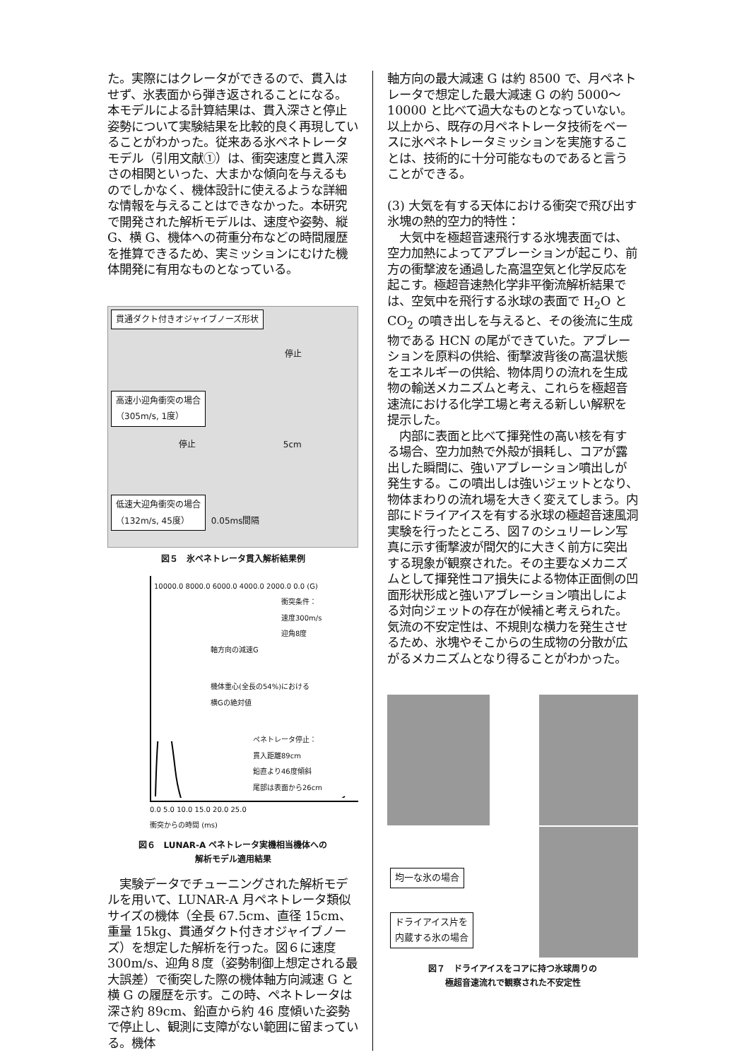た。実際にはクレータができるので、貫入はせず、氷表面から弾き返されることになる。本モデルによる計算結果は、貫入深さと停止姿勢について実験結果を比較的良く再現していることがわかった。従来ある氷ペネトレータモデル（引用文献①）は、衝突速度と貫入深さの相関といった、大まかな傾向を与えるものでしかなく、機体設計に使えるような詳細な情報を与えることはできなかった。本研究で開発された解析モデルは、速度や姿勢、縦 G、横 G、機体への荷重分布などの時間履歴を推算できるため、実ミッションにむけた機体開発に有用なものとなっている。
貫通ダクト付きオジャイブノーズ形状
停止
高速小迎角衝突の場合
（305m/s, 1度）
停止 5cm
低速大迎角衝突の場合
（132m/s, 45度）
0.05ms間隔
図５　氷ペネトレータ貫入解析結果例
10000.0 8000.0 6000.0 4000.0 2000.0 0.0 (G)
衝突条件：
速度300m/s
迎角8度
軸方向の減速G
機体重心(全長の54%)における
横Gの絶対値
ペネトレータ停止：
貫入距離89cm
鉛直より46度傾斜
尾部は表面から26cm
0.0 5.0 10.0 15.0 20.0 25.0
衝突からの時間 (ms)
図６　LUNAR-A ペネトレータ実機相当機体への
解析モデル適用結果
　実験データでチューニングされた解析モデルを用いて、LUNAR-A 月ペネトレータ類似サイズの機体（全長 67.5cm、直径 15cm、重量 15kg、貫通ダクト付きオジャイブノーズ）を想定した解析を行った。図６に速度 300m/s、迎角８度（姿勢制御上想定される最大誤差）で衝突した際の機体軸方向減速 G と横 G の履歴を示す。この時、ペネトレータは深さ約 89cm、鉛直から約 46 度傾いた姿勢で停止し、観測に支障がない範囲に留まっている。機体
軸方向の最大減速 G は約 8500 で、月ペネトレータで想定した最大減速 G の約 5000～10000 と比べて過大なものとなっていない。以上から、既存の月ペネトレータ技術をベースに氷ペネトレータミッションを実施することは、技術的に十分可能なものであると言うことができる。
(3) 大気を有する天体における衝突で飛び出す氷塊の熱的空力的特性：
　大気中を極超音速飛行する氷塊表面では、空力加熱によってアブレーションが起こり、前方の衝撃波を通過した高温空気と化学反応を起こす。極超音速熱化学非平衡流解析結果では、空気中を飛行する氷球の表面で H<sub>2</sub>O と CO<sub>2</sub> の噴き出しを与えると、その後流に生成物である HCN の尾ができていた。アブレーションを原料の供給、衝撃波背後の高温状態をエネルギーの供給、物体周りの流れを生成物の輸送メカニズムと考え、これらを極超音速流における化学工場と考える新しい解釈を提示した。
　内部に表面と比べて揮発性の高い核を有する場合、空力加熱で外殻が損耗し、コアが露出した瞬間に、強いアブレーション噴出しが発生する。この噴出しは強いジェットとなり、物体まわりの流れ場を大きく変えてしまう。内部にドライアイスを有する氷球の極超音速風洞実験を行ったところ、図７のシュリーレン写真に示す衝撃波が間欠的に大きく前方に突出する現象が観察された。その主要なメカニズムとして揮発性コア損失による物体正面側の凹面形状形成と強いアブレーション噴出しによる対向ジェットの存在が候補と考えられた。気流の不安定性は、不規則な横力を発生させるため、氷塊やそこからの生成物の分散が広がるメカニズムとなり得ることがわかった。
均一な氷の場合
ドライアイス片を
内蔵する氷の場合
図７　ドライアイスをコアに持つ氷球周りの
極超音速流れで観察された不安定性